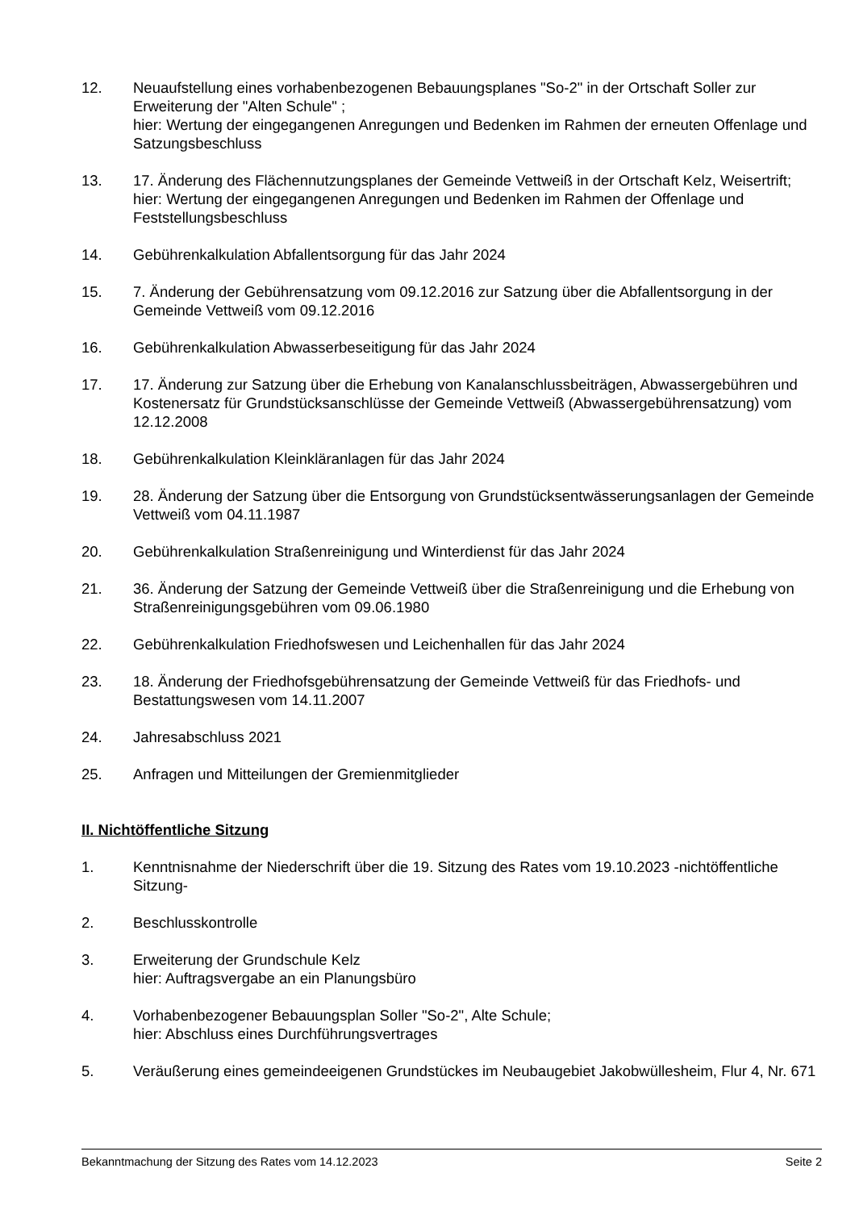12. Neuaufstellung eines vorhabenbezogenen Bebauungsplanes "So-2" in der Ortschaft Soller zur Erweiterung der "Alten Schule" ;
hier: Wertung der eingegangenen Anregungen und Bedenken im Rahmen der erneuten Offenlage und Satzungsbeschluss
13. 17. Änderung des Flächennutzungsplanes der Gemeinde Vettweiß in der Ortschaft Kelz, Weisertrift;
hier: Wertung der eingegangenen Anregungen und Bedenken im Rahmen der Offenlage und Feststellungsbeschluss
14. Gebührenkalkulation Abfallentsorgung für das Jahr 2024
15. 7. Änderung der Gebührensatzung vom 09.12.2016 zur Satzung über die Abfallentsorgung in der Gemeinde Vettweiß vom 09.12.2016
16. Gebührenkalkulation Abwasserbeseitigung für das Jahr 2024
17. 17. Änderung zur Satzung über die Erhebung von Kanalanschlussbeiträgen, Abwassergebühren und Kostenersatz für Grundstücksanschlüsse der Gemeinde Vettweiß (Abwassergebührensatzung) vom 12.12.2008
18. Gebührenkalkulation Kleinkläranlagen für das Jahr 2024
19. 28. Änderung der Satzung über die Entsorgung von Grundstücksentwässerungsanlagen der Gemeinde Vettweiß vom 04.11.1987
20. Gebührenkalkulation Straßenreinigung und Winterdienst für das Jahr 2024
21. 36. Änderung der Satzung der Gemeinde Vettweiß über die Straßenreinigung und die Erhebung von Straßenreinigungsgebühren vom 09.06.1980
22. Gebührenkalkulation Friedhofswesen und Leichenhallen für das Jahr 2024
23. 18. Änderung der Friedhofsgebührensatzung der Gemeinde Vettweiß für das Friedhofs- und Bestattungswesen vom 14.11.2007
24. Jahresabschluss 2021
25. Anfragen und Mitteilungen der Gremienmitglieder
II. Nichtöffentliche Sitzung
1. Kenntnisnahme der Niederschrift über die 19. Sitzung des Rates vom 19.10.2023 -nichtöffentliche Sitzung-
2. Beschlusskontrolle
3. Erweiterung der Grundschule Kelz
hier: Auftragsvergabe an ein Planungsbüro
4. Vorhabenbezogener Bebauungsplan Soller "So-2", Alte Schule;
hier: Abschluss eines Durchführungsvertrages
5. Veräußerung eines gemeindeeigenen Grundstückes im Neubaugebiet Jakobwüllesheim, Flur 4, Nr. 671
Bekanntmachung der Sitzung des Rates vom 14.12.2023 Seite 2